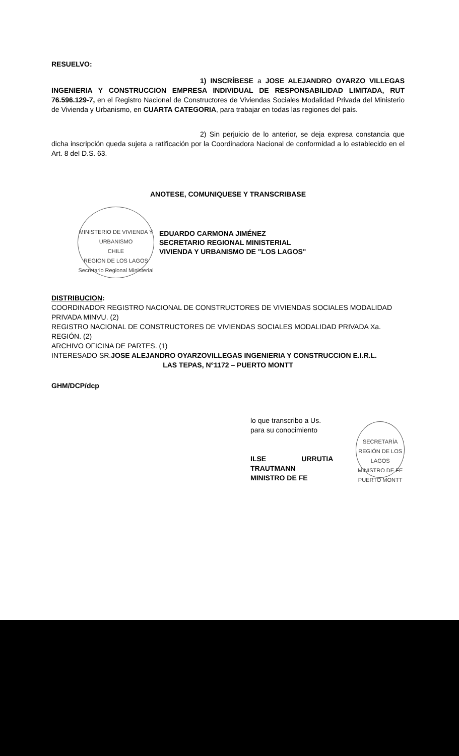RESUELVO:
1) INSCRÍBESE a JOSE ALEJANDRO OYARZO VILLEGAS INGENIERIA Y CONSTRUCCION EMPRESA INDIVIDUAL DE RESPONSABILIDAD LIMITADA, RUT 76.596.129-7, en el Registro Nacional de Constructores de Viviendas Sociales Modalidad Privada del Ministerio de Vivienda y Urbanismo, en CUARTA CATEGORIA, para trabajar en todas las regiones del país.
2) Sin perjuicio de lo anterior, se deja expresa constancia que dicha inscripción queda sujeta a ratificación por la Coordinadora Nacional de conformidad a lo establecido en el Art. 8 del D.S. 63.
ANOTESE, COMUNIQUESE Y TRANSCRIBASE
MINISTERIO DE VIVIENDA Y URBANISMO
CHILE
REGION DE LOS LAGOS
Secretario Regional Ministerial
EDUARDO CARMONA JIMÉNEZ
SECRETARIO REGIONAL MINISTERIAL
VIVIENDA Y URBANISMO DE "LOS LAGOS"
DISTRIBUCION:
COORDINADOR REGISTRO NACIONAL DE CONSTRUCTORES DE VIVIENDAS SOCIALES MODALIDAD PRIVADA MINVU. (2)
REGISTRO NACIONAL DE CONSTRUCTORES DE VIVIENDAS SOCIALES MODALIDAD PRIVADA Xa. REGIÓN. (2)
ARCHIVO OFICINA DE PARTES. (1)
INTERESADO SR.JOSE ALEJANDRO OYARZOVILLEGAS INGENIERIA Y CONSTRUCCION E.I.R.L.
LAS TEPAS, N°1172 – PUERTO MONTT
GHM/DCP/dcp
lo que transcribo a Us.
para su conocimiento
ILSE URRUTIA TRAUTMANN
MINISTRO DE FE
SECRETARÍA REGIÓN DE LOS LAGOS
MINISTRO DE FE
PUERTO MONTT